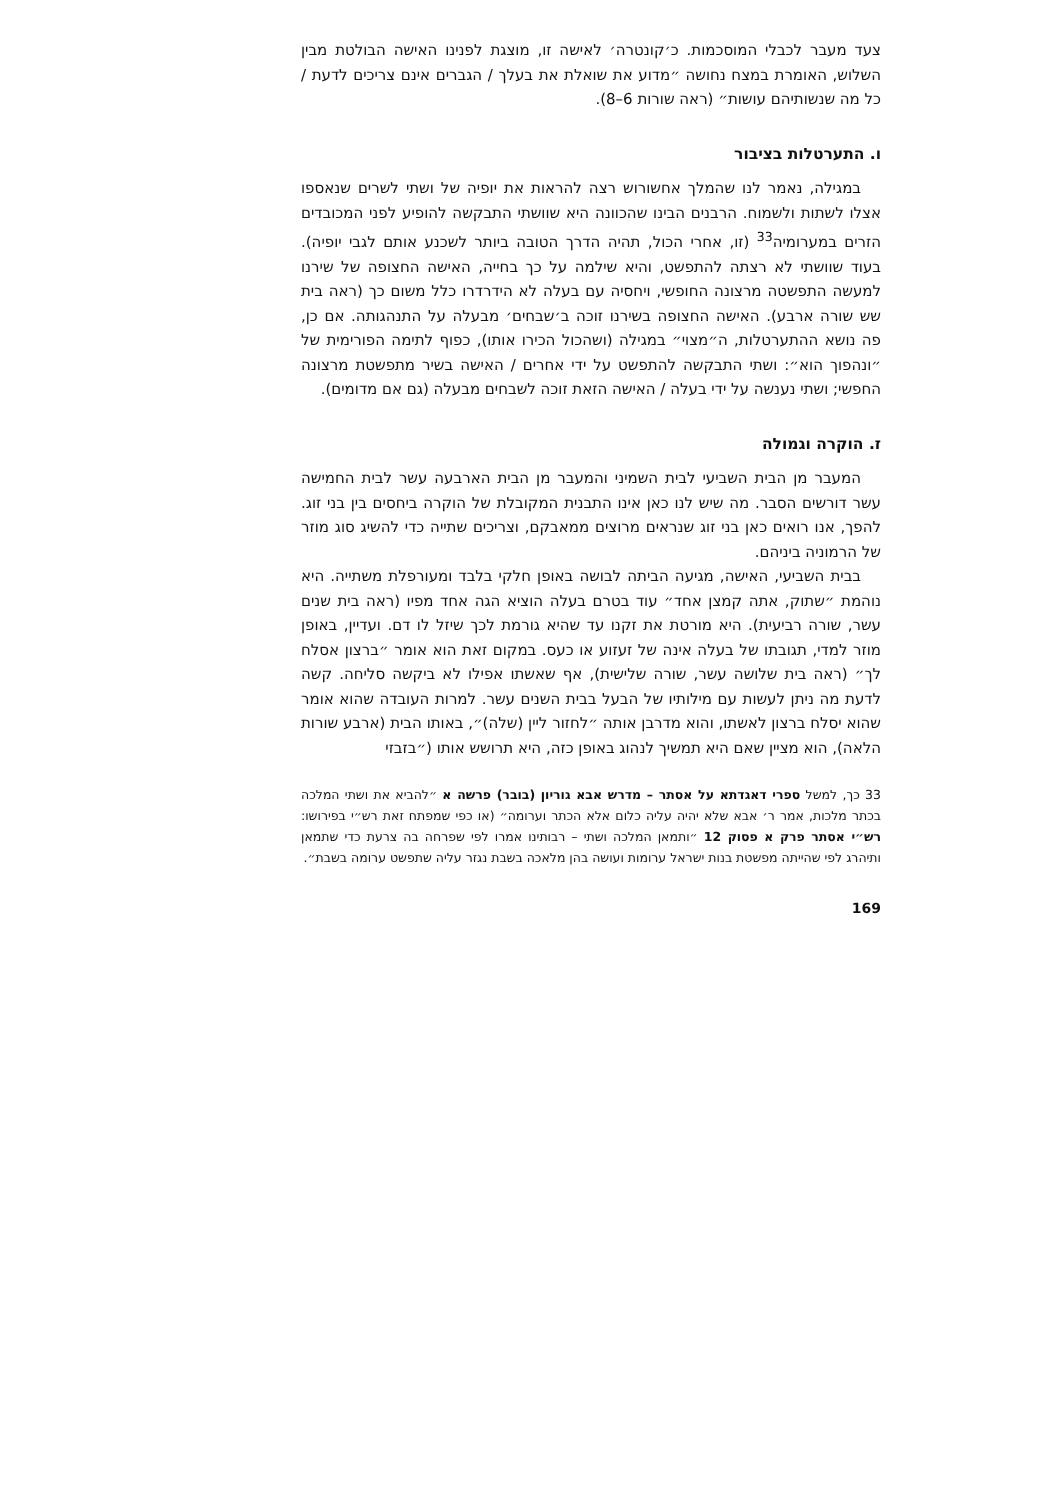צעד מעבר לכבלי המוסכמות. כ׳קונטרה׳ לאישה זו, מוצגת לפנינו האישה הבולטת מבין השלוש, האומרת במצח נחושה ״מדוע את שואלת את בעלך / הגברים אינם צריכים לדעת / כל מה שנשותיהם עושות״ (ראה שורות 6–8).
ו. התערטלות בציבור
במגילה, נאמר לנו שהמלך אחשורוש רצה להראות את יופיה של ושתי לשרים שנאספו אצלו לשתות ולשמוח. הרבנים הבינו שהכוונה היא שוושתי התבקשה להופיע לפני המכובדים הזרים במערומיה<sup>33</sup> (זו, אחרי הכול, תהיה הדרך הטובה ביותר לשכנע אותם לגבי יופיה). בעוד שוושתי לא רצתה להתפשט, והיא שילמה על כך בחייה, האישה החצופה של שירנו למעשה התפשטה מרצונה החופשי, ויחסיה עם בעלה לא הידרדרו כלל משום כך (ראה בית שש שורה ארבע). האישה החצופה בשירנו זוכה ב׳שבחים׳ מבעלה על התנהגותה. אם כן, פה נושא ההתערטלות, ה״מצוי״ במגילה (ושהכול הכירו אותו), כפוף לתימה הפורימית של ״ונהפוך הוא״: ושתי התבקשה להתפשט על ידי אחרים / האישה בשיר מתפשטת מרצונה החפשי; ושתי נענשה על ידי בעלה / האישה הזאת זוכה לשבחים מבעלה (גם אם מדומים).
ז. הוקרה וגמולה
המעבר מן הבית השביעי לבית השמיני והמעבר מן הבית הארבעה עשר לבית החמישה עשר דורשים הסבר. מה שיש לנו כאן אינו התבנית המקובלת של הוקרה ביחסים בין בני זוג. להפך, אנו רואים כאן בני זוג שנראים מרוצים ממאבקם, וצריכים שתייה כדי להשיג סוג מוזר של הרמוניה ביניהם.
בבית השביעי, האישה, מגיעה הביתה לבושה באופן חלקי בלבד ומעורפלת משתייה. היא נוהמת ״שתוק, אתה קמצן אחד״ עוד בטרם בעלה הוציא הגה אחד מפיו (ראה בית שנים עשר, שורה רביעית). היא מורטת את זקנו עד שהיא גורמת לכך שיזל לו דם. ועדיין, באופן מוזר למדי, תגובתו של בעלה אינה של זעזוע או כעס. במקום זאת הוא אומר ״ברצון אסלח לך״ (ראה בית שלושה עשר, שורה שלישית), אף שאשתו אפילו לא ביקשה סליחה. קשה לדעת מה ניתן לעשות עם מילותיו של הבעל בבית השנים עשר. למרות העובדה שהוא אומר שהוא יסלח ברצון לאשתו, והוא מדרבן אותה ״לחזור ליין (שלה)״, באותו הבית (ארבע שורות הלאה), הוא מציין שאם היא תמשיך לנהוג באופן כזה, היא תרושש אותו (״בזבזי
33 כך, למשל ספרי דאגדתא על אסתר – מדרש אבא גוריון (בובר) פרשה א ״להביא את ושתי המלכה בכתר מלכות, אמר ר׳ אבא שלא יהיה עליה כלום אלא הכתר וערומה״ (או כפי שמפתח זאת רש״י בפירושו: רש״י אסתר פרק א פסוק 12 ״ותמאן המלכה ושתי – רבותינו אמרו לפי שפרחה בה צרעת כדי שתמאן ותיהרג לפי שהייתה מפשטת בנות ישראל ערומות ועושה בהן מלאכה בשבת נגזר עליה שתפשט ערומה בשבת״.
169